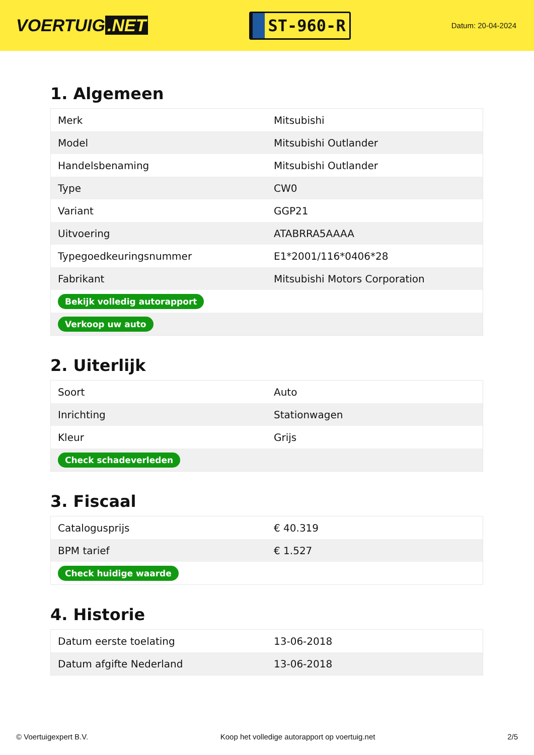VOERTUIG.NET
ST-960-R
Datum: 20-04-2024
1. Algemeen
| Merk | Mitsubishi |
| Model | Mitsubishi Outlander |
| Handelsbenaming | Mitsubishi Outlander |
| Type | CW0 |
| Variant | GGP21 |
| Uitvoering | ATABRRA5AAAA |
| Typegoedkeuringsnummer | E1*2001/116*0406*28 |
| Fabrikant | Mitsubishi Motors Corporation |
| Bekijk volledig autorapport | |
| Verkoop uw auto | |
2. Uiterlijk
| Soort | Auto |
| Inrichting | Stationwagen |
| Kleur | Grijs |
| Check schadeverleden | |
3. Fiscaal
| Catalogusprijs | € 40.319 |
| BPM tarief | € 1.527 |
| Check huidige waarde | |
4. Historie
| Datum eerste toelating | 13-06-2018 |
| Datum afgifte Nederland | 13-06-2018 |
© Voertuigexpert B.V. Koop het volledige autorapport op voertuig.net 2/5